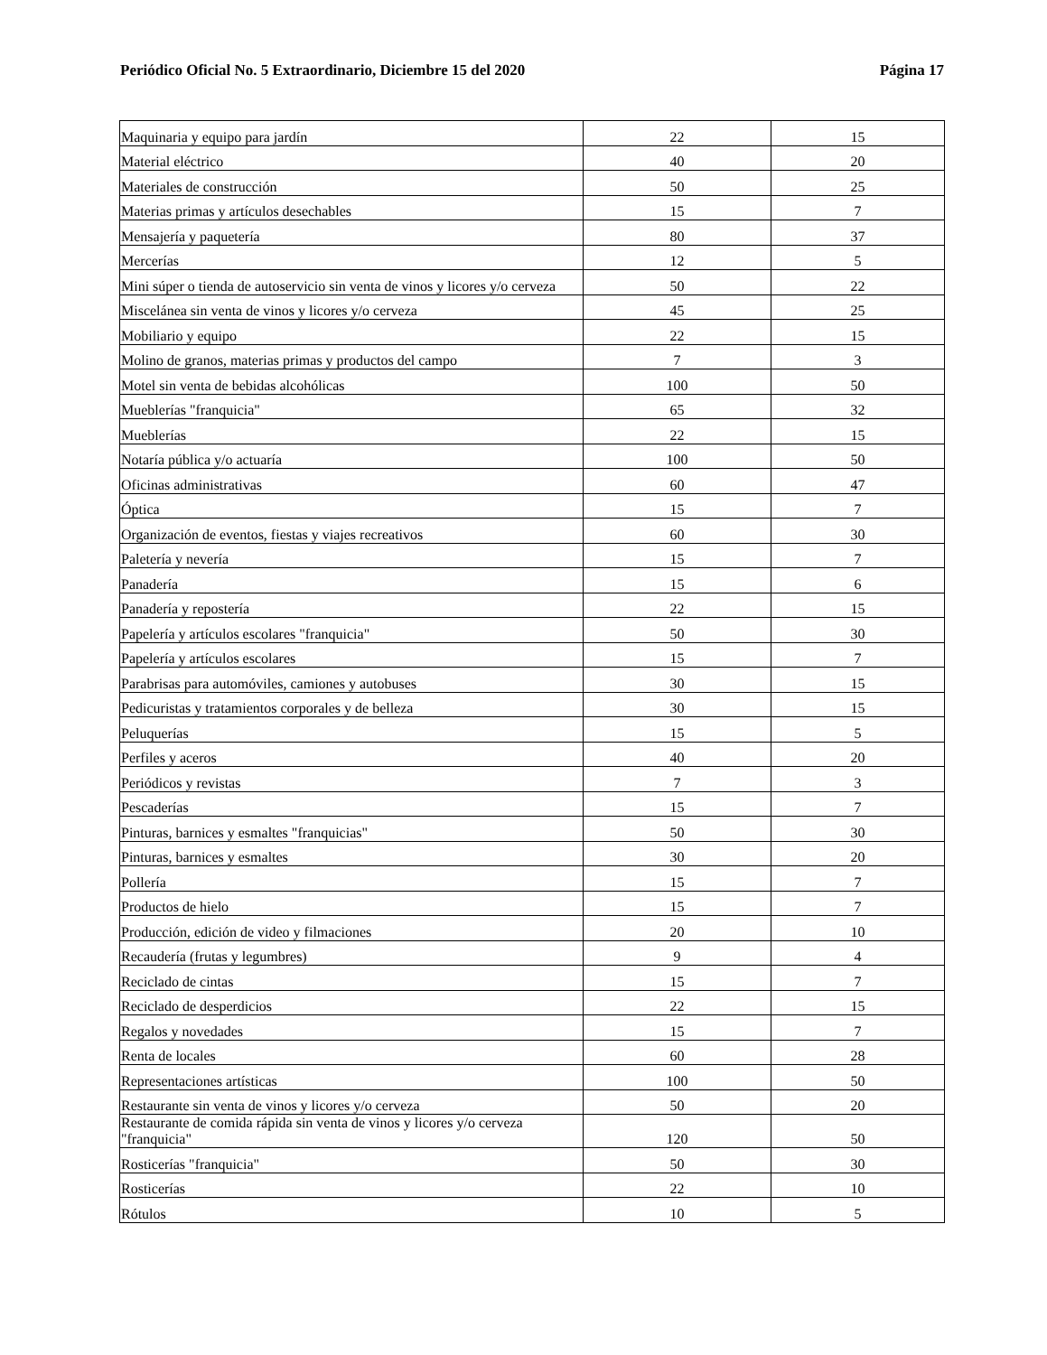Periódico Oficial No. 5 Extraordinario, Diciembre 15 del 2020 Página 17
| Maquinaria y equipo para jardín | 22 | 15 |
| Material eléctrico | 40 | 20 |
| Materiales de construcción | 50 | 25 |
| Materias primas y artículos desechables | 15 | 7 |
| Mensajería y paquetería | 80 | 37 |
| Mercerías | 12 | 5 |
| Mini súper o tienda de autoservicio sin venta de vinos y licores y/o cerveza | 50 | 22 |
| Miscelánea sin venta de vinos y licores y/o cerveza | 45 | 25 |
| Mobiliario y equipo | 22 | 15 |
| Molino de granos, materias primas y productos del campo | 7 | 3 |
| Motel sin venta de bebidas alcohólicas | 100 | 50 |
| Mueblerías "franquicia" | 65 | 32 |
| Mueblerías | 22 | 15 |
| Notaría pública y/o actuaría | 100 | 50 |
| Oficinas administrativas | 60 | 47 |
| Óptica | 15 | 7 |
| Organización de eventos, fiestas y viajes recreativos | 60 | 30 |
| Paletería y nevería | 15 | 7 |
| Panadería | 15 | 6 |
| Panadería y repostería | 22 | 15 |
| Papelería y artículos escolares "franquicia" | 50 | 30 |
| Papelería y artículos escolares | 15 | 7 |
| Parabrisas para automóviles, camiones y autobuses | 30 | 15 |
| Pedicuristas y tratamientos corporales y de belleza | 30 | 15 |
| Peluquerías | 15 | 5 |
| Perfiles y aceros | 40 | 20 |
| Periódicos y revistas | 7 | 3 |
| Pescaderías | 15 | 7 |
| Pinturas, barnices y esmaltes "franquicias" | 50 | 30 |
| Pinturas, barnices y esmaltes | 30 | 20 |
| Pollería | 15 | 7 |
| Productos de hielo | 15 | 7 |
| Producción, edición de video y filmaciones | 20 | 10 |
| Recaudería (frutas y legumbres) | 9 | 4 |
| Reciclado de cintas | 15 | 7 |
| Reciclado de desperdicios | 22 | 15 |
| Regalos y novedades | 15 | 7 |
| Renta de locales | 60 | 28 |
| Representaciones artísticas | 100 | 50 |
| Restaurante sin venta de vinos y licores y/o cerveza | 50 | 20 |
| Restaurante de comida rápida sin venta de vinos y licores y/o cerveza "franquicia" | 120 | 50 |
| Rosticerías "franquicia" | 50 | 30 |
| Rosticerías | 22 | 10 |
| Rótulos | 10 | 5 |